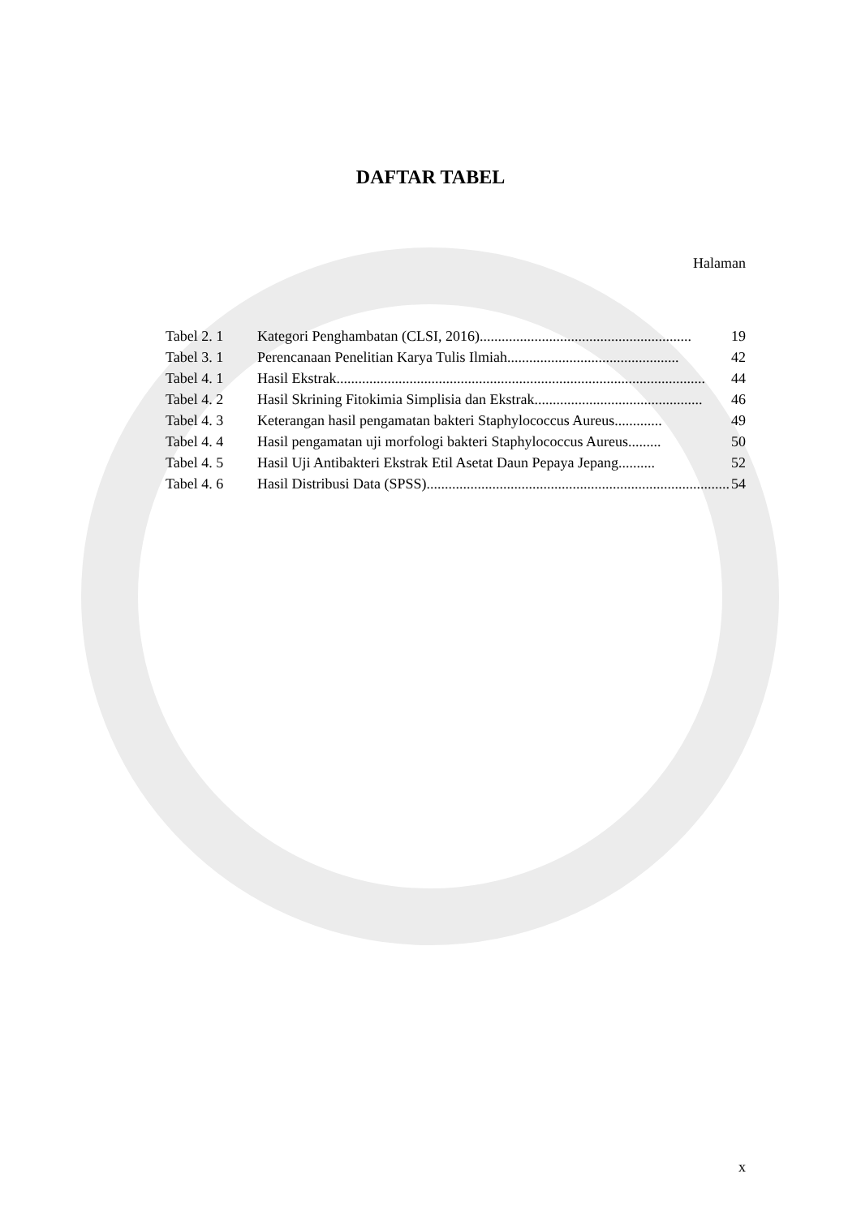DAFTAR TABEL
Halaman
Tabel 2. 1 Kategori Penghambatan (CLSI, 2016).......................................................... 19
Tabel 3. 1 Perencanaan Penelitian Karya Tulis Ilmiah............................................... 42
Tabel 4. 1 Hasil Ekstrak..................................................................................................... 44
Tabel 4. 2 Hasil Skrining Fitokimia Simplisia dan Ekstrak.............................................. 46
Tabel 4. 3 Keterangan hasil pengamatan bakteri Staphylococcus Aureus ............. 49
Tabel 4. 4 Hasil pengamatan uji morfologi bakteri Staphylococcus Aureus......... 50
Tabel 4. 5 Hasil Uji Antibakteri Ekstrak Etil Asetat Daun Pepaya Jepang .......... 52
Tabel 4. 6 Hasil Distribusi Data (SPSS) ................................................................................... 54
x